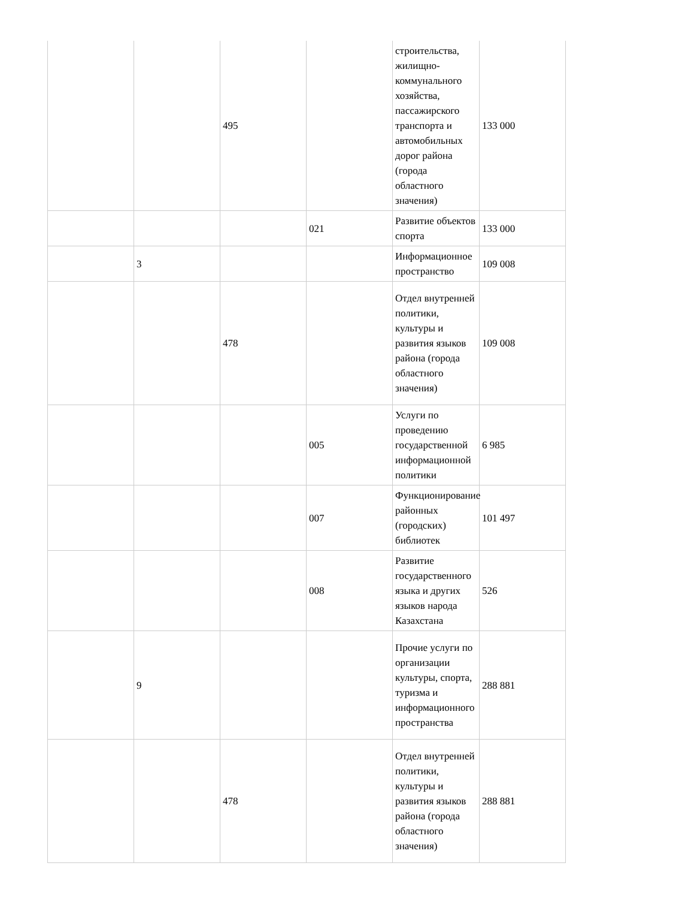| | | 495 | | строительства, жилищно-коммунального хозяйства, пассажирского транспорта и автомобильных дорог района (города областного значения) | 133 000 |
| | | | 021 | Развитие объектов спорта | 133 000 |
| | 3 | | | Информационное пространство | 109 008 |
| | | 478 | | Отдел внутренней политики, культуры и развития языков района (города областного значения) | 109 008 |
| | | | 005 | Услуги по проведению государственной информационной политики | 6 985 |
| | | | 007 | Функционирование районных (городских) библиотек | 101 497 |
| | | | 008 | Развитие государственного языка и других языков народа Казахстана | 526 |
| | 9 | | | Прочие услуги по организации культуры, спорта, туризма и информационного пространства | 288 881 |
| | | 478 | | Отдел внутренней политики, культуры и развития языков района (города областного значения) | 288 881 |